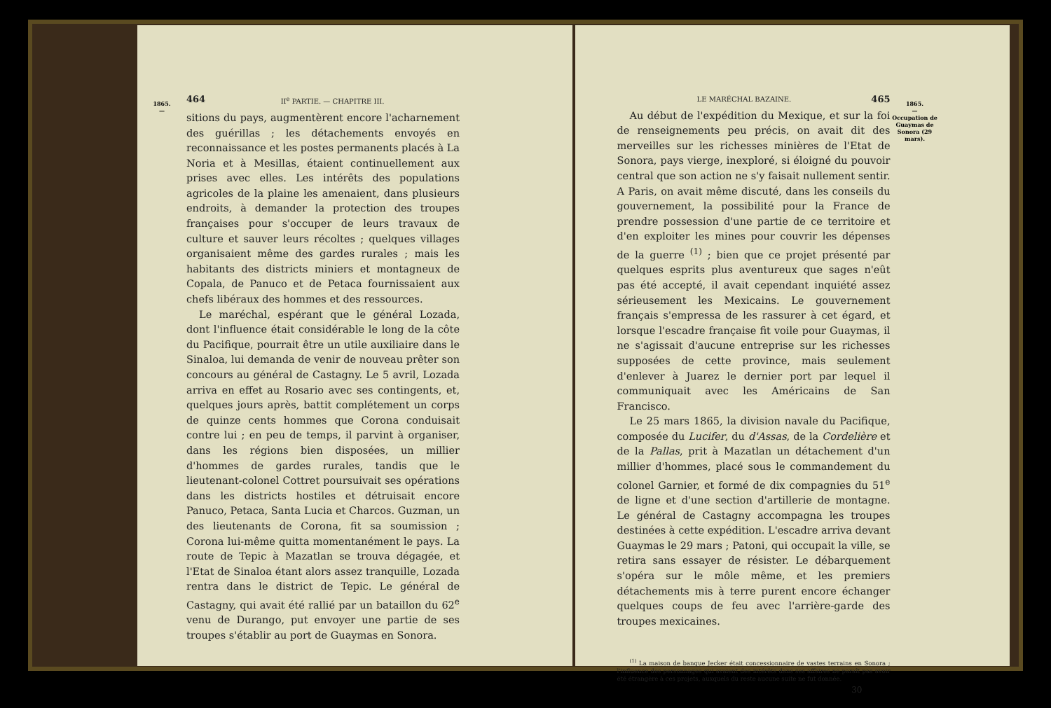1865.
—
464 II<sup>e</sup> PARTIE. — CHAPITRE III.
sitions du pays, augmentèrent encore l'acharnement des guérillas ; les détachements envoyés en reconnaissance et les postes permanents placés à La Noria et à Mesillas, étaient continuellement aux prises avec elles. Les intérêts des populations agricoles de la plaine les amenaient, dans plusieurs endroits, à demander la protection des troupes françaises pour s'occuper de leurs travaux de culture et sauver leurs récoltes ; quelques villages organisaient même des gardes rurales ; mais les habitants des districts miniers et montagneux de Copala, de Panuco et de Petaca fournissaient aux chefs libéraux des hommes et des ressources.
Le maréchal, espérant que le général Lozada, dont l'influence était considérable le long de la côte du Pacifique, pourrait être un utile auxiliaire dans le Sinaloa, lui demanda de venir de nouveau prêter son concours au général de Castagny. Le 5 avril, Lozada arriva en effet au Rosario avec ses contingents, et, quelques jours après, battit complétement un corps de quinze cents hommes que Corona conduisait contre lui ; en peu de temps, il parvint à organiser, dans les régions bien disposées, un millier d'hommes de gardes rurales, tandis que le lieutenant-colonel Cottret poursuivait ses opérations dans les districts hostiles et détruisait encore Panuco, Petaca, Santa Lucia et Charcos. Guzman, un des lieutenants de Corona, fit sa soumission ; Corona lui-même quitta momentanément le pays. La route de Tepic à Mazatlan se trouva dégagée, et l'Etat de Sinaloa étant alors assez tranquille, Lozada rentra dans le district de Tepic. Le général de Castagny, qui avait été rallié par un bataillon du 62<sup>e</sup> venu de Durango, put envoyer une partie de ses troupes s'établir au port de Guaymas en Sonora.
LE MARÉCHAL BAZAINE. 465
Au début de l'expédition du Mexique, et sur la foi de renseignements peu précis, on avait dit des merveilles sur les richesses minières de l'Etat de Sonora, pays vierge, inexploré, si éloigné du pouvoir central que son action ne s'y faisait nullement sentir. A Paris, on avait même discuté, dans les conseils du gouvernement, la possibilité pour la France de prendre possession d'une partie de ce territoire et d'en exploiter les mines pour couvrir les dépenses de la guerre <sup>(1)</sup> ; bien que ce projet présenté par quelques esprits plus aventureux que sages n'eût pas été accepté, il avait cependant inquiété assez sérieusement les Mexicains. Le gouvernement français s'empressa de les rassurer à cet égard, et lorsque l'escadre française fit voile pour Guaymas, il ne s'agissait d'aucune entreprise sur les richesses supposées de cette province, mais seulement d'enlever à Juarez le dernier port par lequel il communiquait avec les Américains de San Francisco.
Le 25 mars 1865, la division navale du Pacifique, composée du Lucifer, du d'Assas, de la Cordelière et de la Pallas, prit à Mazatlan un détachement d'un millier d'hommes, placé sous le commandement du colonel Garnier, et formé de dix compagnies du 51<sup>e</sup> de ligne et d'une section d'artillerie de montagne. Le général de Castagny accompagna les troupes destinées à cette expédition. L'escadre arriva devant Guaymas le 29 mars ; Patoni, qui occupait la ville, se retira sans essayer de résister. Le débarquement s'opéra sur le môle même, et les premiers détachements mis à terre purent encore échanger quelques coups de feu avec l'arrière-garde des troupes mexicaines.
<sup>(1)</sup> La maison de banque Jecker était concessionnaire de vastes terrains en Sonora ; l'influence des personnages qui avaient des intérêts dans ses affaires ne paraît pas avoir été étrangère à ces projets, auxquels du reste aucune suite ne fut donnée.
30
1865.
—
Occupation de Guaymas de Sonora (29 mars).